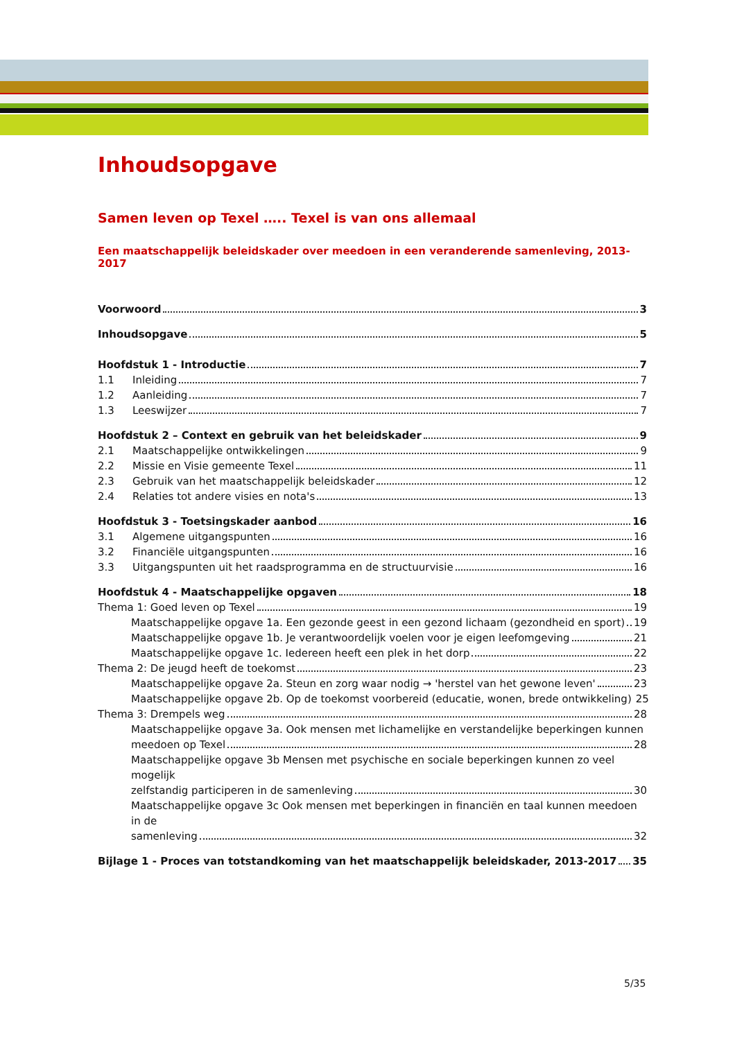Inhoudsopgave
Samen leven op Texel ….. Texel is van ons allemaal
Een maatschappelijk beleidskader over meedoen in een veranderende samenleving, 2013-2017
Voorwoord 3
Inhoudsopgave 5
Hoofdstuk 1 - Introductie 7
1.1 Inleiding 7
1.2 Aanleiding 7
1.3 Leeswijzer 7
Hoofdstuk 2 – Context en gebruik van het beleidskader 9
2.1 Maatschappelijke ontwikkelingen 9
2.2 Missie en Visie gemeente Texel 11
2.3 Gebruik van het maatschappelijk beleidskader 12
2.4 Relaties tot andere visies en nota's 13
Hoofdstuk 3 - Toetsingskader aanbod 16
3.1 Algemene uitgangspunten 16
3.2 Financiële uitgangspunten 16
3.3 Uitgangspunten uit het raadsprogramma en de structuurvisie 16
Hoofdstuk 4 - Maatschappelijke opgaven 18
Thema 1: Goed leven op Texel 19
Maatschappelijke opgave 1a. Een gezonde geest in een gezond lichaam (gezondheid en sport) 19
Maatschappelijke opgave 1b. Je verantwoordelijk voelen voor je eigen leefomgeving 21
Maatschappelijke opgave 1c. Iedereen heeft een plek in het dorp 22
Thema 2: De jeugd heeft de toekomst 23
Maatschappelijke opgave 2a. Steun en zorg waar nodig → 'herstel van het gewone leven' 23
Maatschappelijke opgave 2b. Op de toekomst voorbereid (educatie, wonen, brede ontwikkeling) 25
Thema 3: Drempels weg 28
Maatschappelijke opgave 3a. Ook mensen met lichamelijke en verstandelijke beperkingen kunnen
meedoen op Texel 28
Maatschappelijke opgave 3b Mensen met psychische en sociale beperkingen kunnen zo veel mogelijk
zelfstandig participeren in de samenleving 30
Maatschappelijke opgave 3c Ook mensen met beperkingen in financiën en taal kunnen meedoen in de
samenleving 32
Bijlage 1 - Proces van totstandkoming van het maatschappelijk beleidskader, 2013-2017 35
5/35